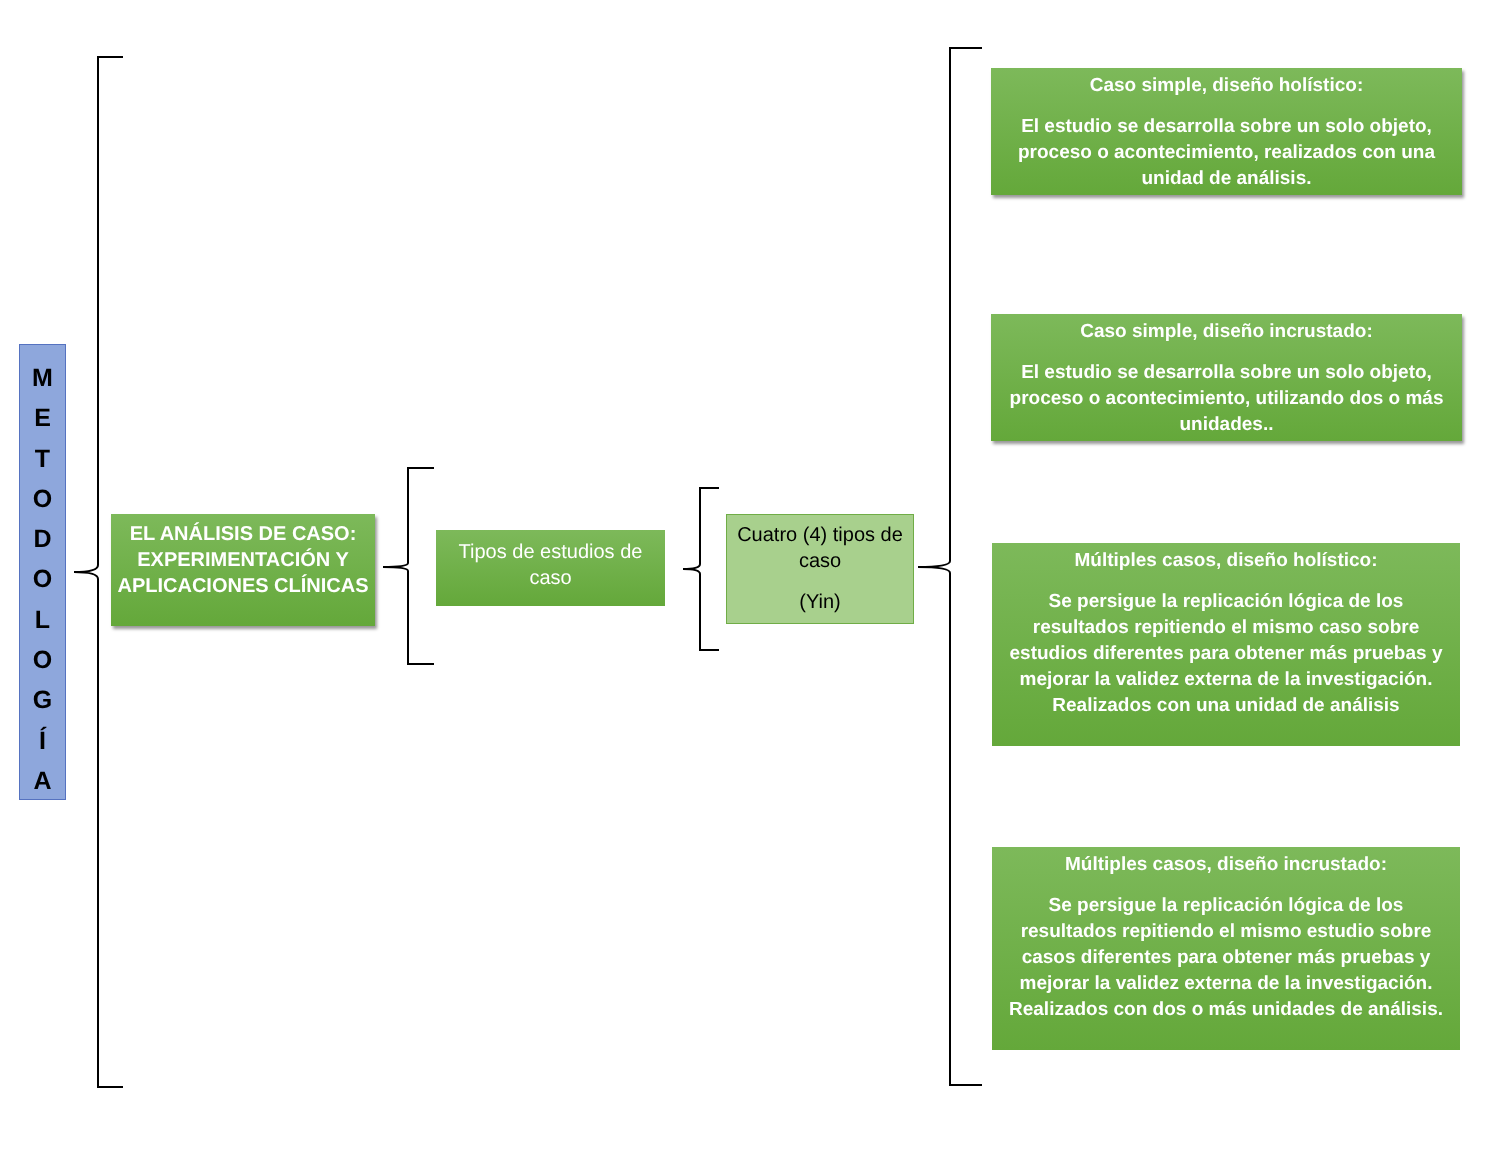M
E
T
O
D
O
L
O
G
Í
A
EL ANÁLISIS DE CASO: EXPERIMENTACIÓN Y APLICACIONES CLÍNICAS
Tipos de estudios de caso
Cuatro (4) tipos de caso
(Yin)
Caso simple, diseño holístico:
El estudio se desarrolla sobre un solo objeto, proceso o acontecimiento, realizados con una unidad de análisis.
Caso simple, diseño incrustado:
El estudio se desarrolla sobre un solo objeto, proceso o acontecimiento, utilizando dos o más unidades..
Múltiples casos, diseño holístico:
Se persigue la replicación lógica de los resultados repitiendo el mismo caso sobre estudios diferentes para obtener más pruebas y mejorar la validez externa de la investigación. Realizados con una unidad de análisis
Múltiples casos, diseño incrustado:
Se persigue la replicación lógica de los resultados repitiendo el mismo estudio sobre casos diferentes para obtener más pruebas y mejorar la validez externa de la investigación. Realizados con dos o más unidades de análisis.